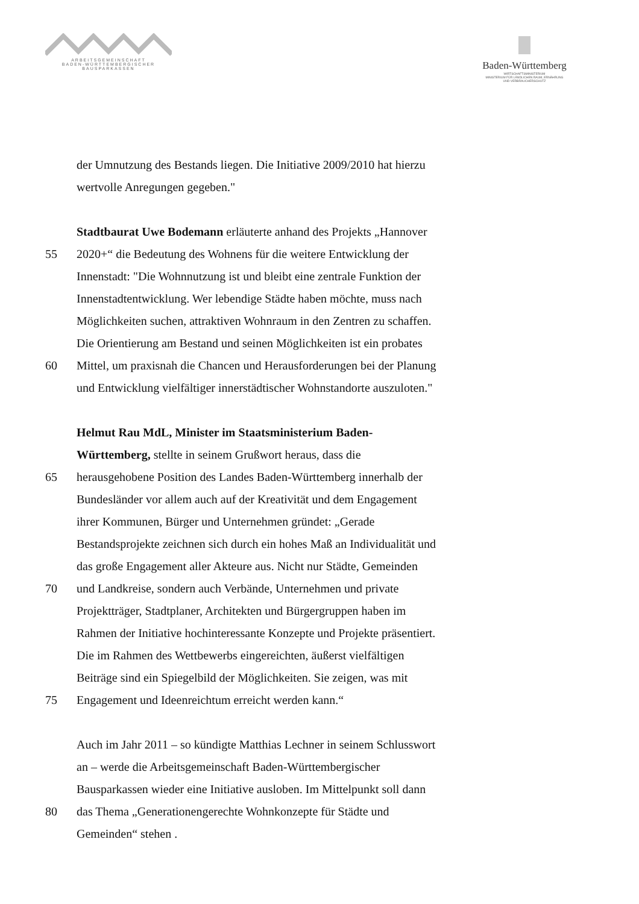ARBEITSGEMEINSCHAFT
BADEN-WÜRTTEMBERGISCHER
BAUSPARKASSEN
Baden-Württemberg
WIRTSCHAFTSMINISTERIUM
MINISTERIUM FÜR LÄNDLICHEN RAUM, ERNÄHRUNG
UND VERBRAUCHERSCHUTZ
der Umnutzung des Bestands liegen. Die Initiative 2009/2010 hat hierzu
wertvolle Anregungen gegeben."
Stadtbaurat Uwe Bodemann erläuterte anhand des Projekts „Hannover
55 2020+“ die Bedeutung des Wohnens für die weitere Entwicklung der
Innenstadt: "Die Wohnnutzung ist und bleibt eine zentrale Funktion der
Innenstadtentwicklung. Wer lebendige Städte haben möchte, muss nach
Möglichkeiten suchen, attraktiven Wohnraum in den Zentren zu schaffen.
Die Orientierung am Bestand und seinen Möglichkeiten ist ein probates
60 Mittel, um praxisnah die Chancen und Herausforderungen bei der Planung
und Entwicklung vielfältiger innerstädtischer Wohnstandorte auszuloten."
Helmut Rau MdL, Minister im Staatsministerium Baden-
Württemberg, stellte in seinem Grußwort heraus, dass die
65 herausgehobene Position des Landes Baden-Württemberg innerhalb der
Bundesländer vor allem auch auf der Kreativität und dem Engagement
ihrer Kommunen, Bürger und Unternehmen gründet: „Gerade
Bestandsprojekte zeichnen sich durch ein hohes Maß an Individualität und
das große Engagement aller Akteure aus. Nicht nur Städte, Gemeinden
70 und Landkreise, sondern auch Verbände, Unternehmen und private
Projektträger, Stadtplaner, Architekten und Bürgergruppen haben im
Rahmen der Initiative hochinteressante Konzepte und Projekte präsentiert.
Die im Rahmen des Wettbewerbs eingereichten, äußerst vielfältigen
Beiträge sind ein Spiegelbild der Möglichkeiten. Sie zeigen, was mit
75 Engagement und Ideenreichtum erreicht werden kann.“
Auch im Jahr 2011 – so kündigte Matthias Lechner in seinem Schlusswort
an – werde die Arbeitsgemeinschaft Baden-Württembergischer
Bausparkassen wieder eine Initiative ausloben. Im Mittelpunkt soll dann
80 das Thema „Generationengerechte Wohnkonzepte für Städte und
Gemeinden“ stehen .